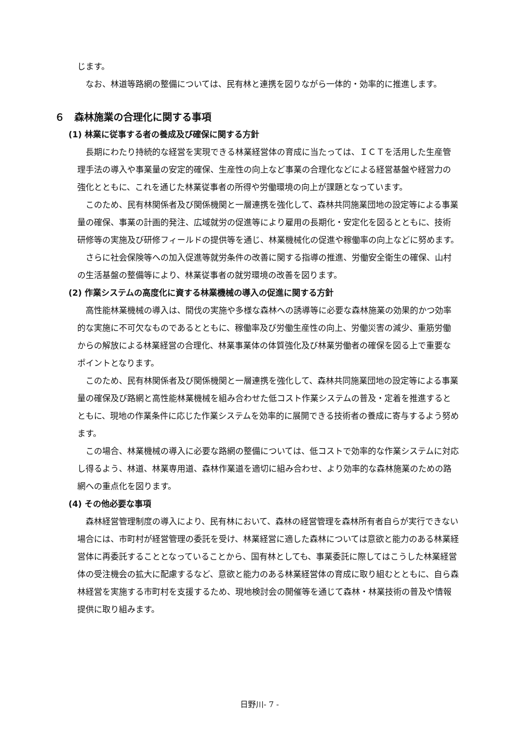じます。
なお、林道等路網の整備については、民有林と連携を図りながら一体的・効率的に推進します。
６　森林施業の合理化に関する事項
(1) 林業に従事する者の養成及び確保に関する方針
長期にわたり持続的な経営を実現できる林業経営体の育成に当たっては、ＩＣＴを活用した生産管理手法の導入や事業量の安定的確保、生産性の向上など事業の合理化などによる経営基盤や経営力の強化とともに、これを通じた林業従事者の所得や労働環境の向上が課題となっています。
このため、民有林関係者及び関係機関と一層連携を強化して、森林共同施業団地の設定等による事業量の確保、事業の計画的発注、広域就労の促進等により雇用の長期化・安定化を図るとともに、技術研修等の実施及び研修フィールドの提供等を通じ、林業機械化の促進や稼働率の向上などに努めます。
さらに社会保険等への加入促進等就労条件の改善に関する指導の推進、労働安全衛生の確保、山村の生活基盤の整備等により、林業従事者の就労環境の改善を図ります。
(2) 作業システムの高度化に資する林業機械の導入の促進に関する方針
高性能林業機械の導入は、間伐の実施や多様な森林への誘導等に必要な森林施業の効果的かつ効率的な実施に不可欠なものであるとともに、稼働率及び労働生産性の向上、労働災害の減少、重筋労働からの解放による林業経営の合理化、林業事業体の体質強化及び林業労働者の確保を図る上で重要なポイントとなります。
このため、民有林関係者及び関係機関と一層連携を強化して、森林共同施業団地の設定等による事業量の確保及び路網と高性能林業機械を組み合わせた低コスト作業システムの普及・定着を推進するとともに、現地の作業条件に応じた作業システムを効率的に展開できる技術者の養成に寄与するよう努めます。
この場合、林業機械の導入に必要な路網の整備については、低コストで効率的な作業システムに対応し得るよう、林道、林業専用道、森林作業道を適切に組み合わせ、より効率的な森林施業のための路網への重点化を図ります。
(4) その他必要な事項
森林経営管理制度の導入により、民有林において、森林の経営管理を森林所有者自らが実行できない場合には、市町村が経営管理の委託を受け、林業経営に適した森林については意欲と能力のある林業経営体に再委託することとなっていることから、国有林としても、事業委託に際してはこうした林業経営体の受注機会の拡大に配慮するなど、意欲と能力のある林業経営体の育成に取り組むとともに、自ら森林経営を実施する市町村を支援するため、現地検討会の開催等を通じて森林・林業技術の普及や情報提供に取り組みます。
日野川- 7 -